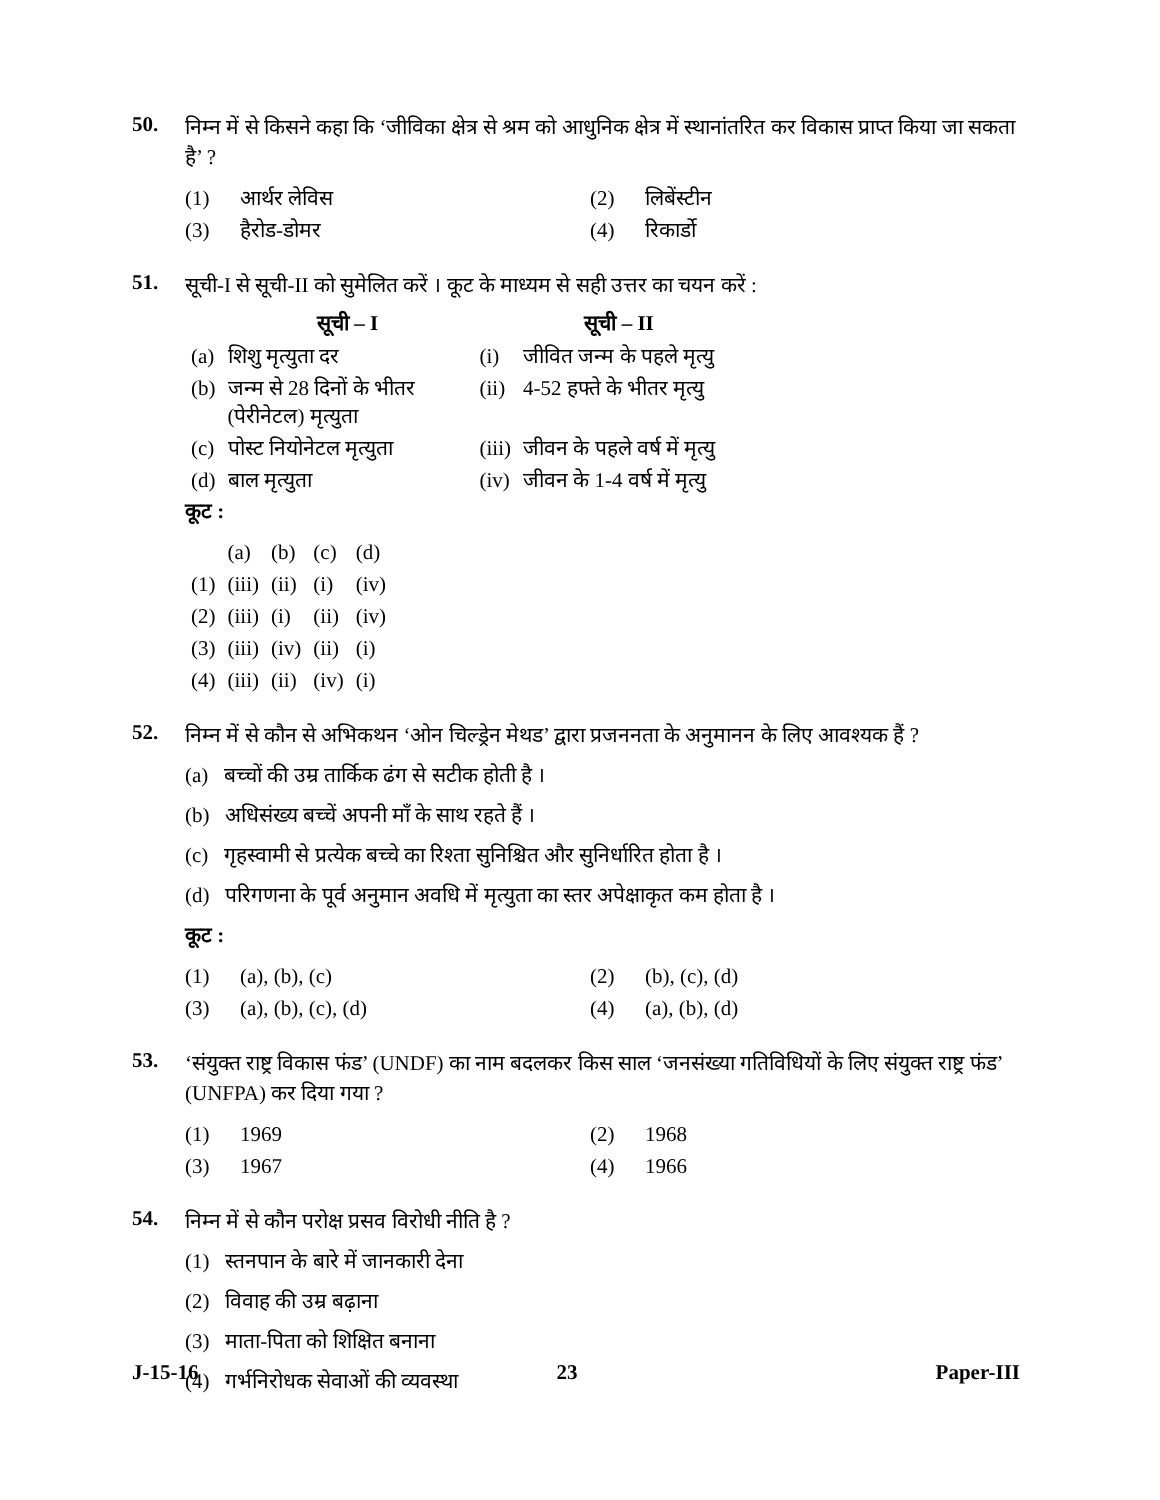50.
निम्न में से किसने कहा कि ‘जीविका क्षेत्र से श्रम को आधुनिक क्षेत्र में स्थानांतरित कर विकास प्राप्त किया जा सकता है’ ?
| (1) | आर्थर लेविस | (2) | लिबेंस्टीन |
| (3) | हैरोड-डोमर | (4) | रिकार्डो |
51.
सूची-I से सूची-II को सुमेलित करें । कूट के माध्यम से सही उत्तर का चयन करें :
| | सूची – I | | सूची – II |
| --- | --- | --- | --- |
| (a) | शिशु मृत्युता दर | (i) | जीवित जन्म के पहले मृत्यु |
| (b) | जन्म से 28 दिनों के भीतर (पेरीनेटल) मृत्युता | (ii) | 4-52 हफ्ते के भीतर मृत्यु |
| (c) | पोस्ट नियोनेटल मृत्युता | (iii) | जीवन के पहले वर्ष में मृत्यु |
| (d) | बाल मृत्युता | (iv) | जीवन के 1-4 वर्ष में मृत्यु |
कूट :
| | (a) | (b) | (c) | (d) |
| (1) | (iii) | (ii) | (i) | (iv) |
| (2) | (iii) | (i) | (ii) | (iv) |
| (3) | (iii) | (iv) | (ii) | (i) |
| (4) | (iii) | (ii) | (iv) | (i) |
52.
निम्न में से कौन से अभिकथन ‘ओन चिल्ड्रेन मेथड’ द्वारा प्रजननता के अनुमानन के लिए आवश्यक हैं ?
(a) बच्चों की उम्र तार्किक ढंग से सटीक होती है ।
(b) अधिसंख्य बच्चें अपनी माँ के साथ रहते हैं ।
(c) गृहस्वामी से प्रत्येक बच्चे का रिश्ता सुनिश्चित और सुनिर्धारित होता है ।
(d) परिगणना के पूर्व अनुमान अवधि में मृत्युता का स्तर अपेक्षाकृत कम होता है ।
कूट :
| (1) | (a), (b), (c) | (2) | (b), (c), (d) |
| (3) | (a), (b), (c), (d) | (4) | (a), (b), (d) |
53.
‘संयुक्त राष्ट्र विकास फंड’ (UNDF) का नाम बदलकर किस साल ‘जनसंख्या गतिविधियों के लिए संयुक्त राष्ट्र फंड’ (UNFPA) कर दिया गया ?
| (1) | 1969 | (2) | 1968 |
| (3) | 1967 | (4) | 1966 |
54.
निम्न में से कौन परोक्ष प्रसव विरोधी नीति है ?
(1) स्तनपान के बारे में जानकारी देना
(2) विवाह की उम्र बढ़ाना
(3) माता-पिता को शिक्षित बनाना
(4) गर्भनिरोधक सेवाओं की व्यवस्था
J-15-16 23 Paper-III